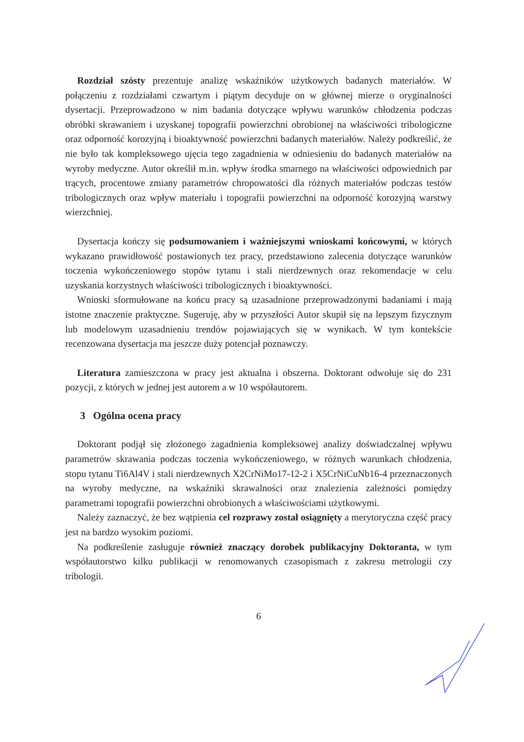Rozdział szósty prezentuje analizę wskaźników użytkowych badanych materiałów. W połączeniu z rozdziałami czwartym i piątym decyduje on w głównej mierze o oryginalności dysertacji. Przeprowadzono w nim badania dotyczące wpływu warunków chłodzenia podczas obróbki skrawaniem i uzyskanej topografii powierzchni obrobionej na właściwości tribologiczne oraz odporność korozyjną i bioaktywność powierzchni badanych materiałów. Należy podkreślić, że nie było tak kompleksowego ujęcia tego zagadnienia w odniesieniu do badanych materiałów na wyroby medyczne. Autor określił m.in. wpływ środka smarnego na właściwości odpowiednich par trących, procentowe zmiany parametrów chropowatości dla różnych materiałów podczas testów tribologicznych oraz wpływ materiału i topografii powierzchni na odporność korozyjną warstwy wierzchniej.
Dysertacja kończy się podsumowaniem i ważniejszymi wnioskami końcowymi, w których wykazano prawidłowość postawionych tez pracy, przedstawiono zalecenia dotyczące warunków toczenia wykończeniowego stopów tytanu i stali nierdzewnych oraz rekomendacje w celu uzyskania korzystnych właściwości tribologicznych i bioaktywności.
Wnioski sformułowane na końcu pracy są uzasadnione przeprowadzonymi badaniami i mają istotne znaczenie praktyczne. Sugeruję, aby w przyszłości Autor skupił się na lepszym fizycznym lub modelowym uzasadnieniu trendów pojawiających się w wynikach. W tym kontekście recenzowana dysertacja ma jeszcze duży potencjał poznawczy.
Literatura zamieszczona w pracy jest aktualna i obszerna. Doktorant odwołuje się do 231 pozycji, z których w jednej jest autorem a w 10 współautorem.
3 Ogólna ocena pracy
Doktorant podjął się złożonego zagadnienia kompleksowej analizy doświadczalnej wpływu parametrów skrawania podczas toczenia wykończeniowego, w różnych warunkach chłodzenia, stopu tytanu Ti6Al4V i stali nierdzewnych X2CrNiMo17-12-2 i X5CrNiCuNb16-4 przeznaczonych na wyroby medyczne, na wskaźniki skrawalności oraz znalezienia zależności pomiędzy parametrami topografii powierzchni obrobionych a właściwościami użytkowymi.
Należy zaznaczyć, że bez wątpienia cel rozprawy został osiągnięty a merytoryczna część pracy jest na bardzo wysokim poziomi.
Na podkreślenie zasługuje również znaczący dorobek publikacyjny Doktoranta, w tym współautorstwo kilku publikacji w renomowanych czasopismach z zakresu metrologii czy tribologii.
6